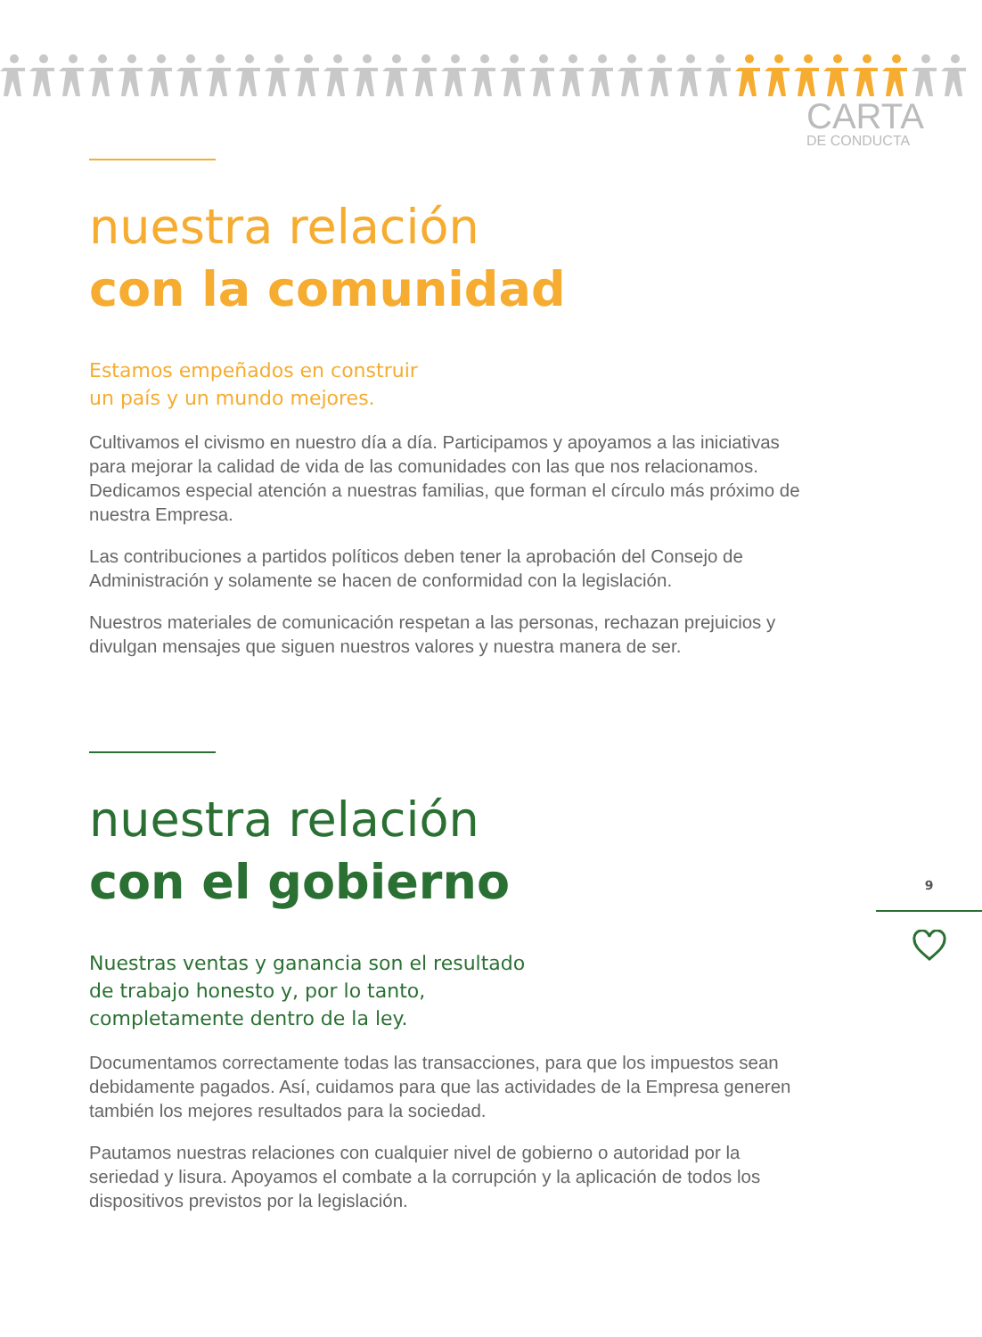CARTA
DE CONDUCTA
nuestra relación
con la comunidad
Estamos empeñados en construir
un país y un mundo mejores.
Cultivamos el civismo en nuestro día a día. Participamos y apoyamos a las iniciativas para mejorar la calidad de vida de las comunidades con las que nos relacionamos. Dedicamos especial atención a nuestras familias, que forman el círculo más próximo de nuestra Empresa.
Las contribuciones a partidos políticos deben tener la aprobación del Consejo de Administración y solamente se hacen de conformidad con la legislación.
Nuestros materiales de comunicación respetan a las personas, rechazan prejuicios y divulgan mensajes que siguen nuestros valores y nuestra manera de ser.
nuestra relación
con el gobierno
Nuestras ventas y ganancia son el resultado
de trabajo honesto y, por lo tanto,
completamente dentro de la ley.
Documentamos correctamente todas las transacciones, para que los impuestos sean debidamente pagados. Así, cuidamos para que las actividades de la Empresa generen también los mejores resultados para la sociedad.
Pautamos nuestras relaciones con cualquier nivel de gobierno o autoridad por la seriedad y lisura. Apoyamos el combate a la corrupción y la aplicación de todos los dispositivos previstos por la legislación.
9